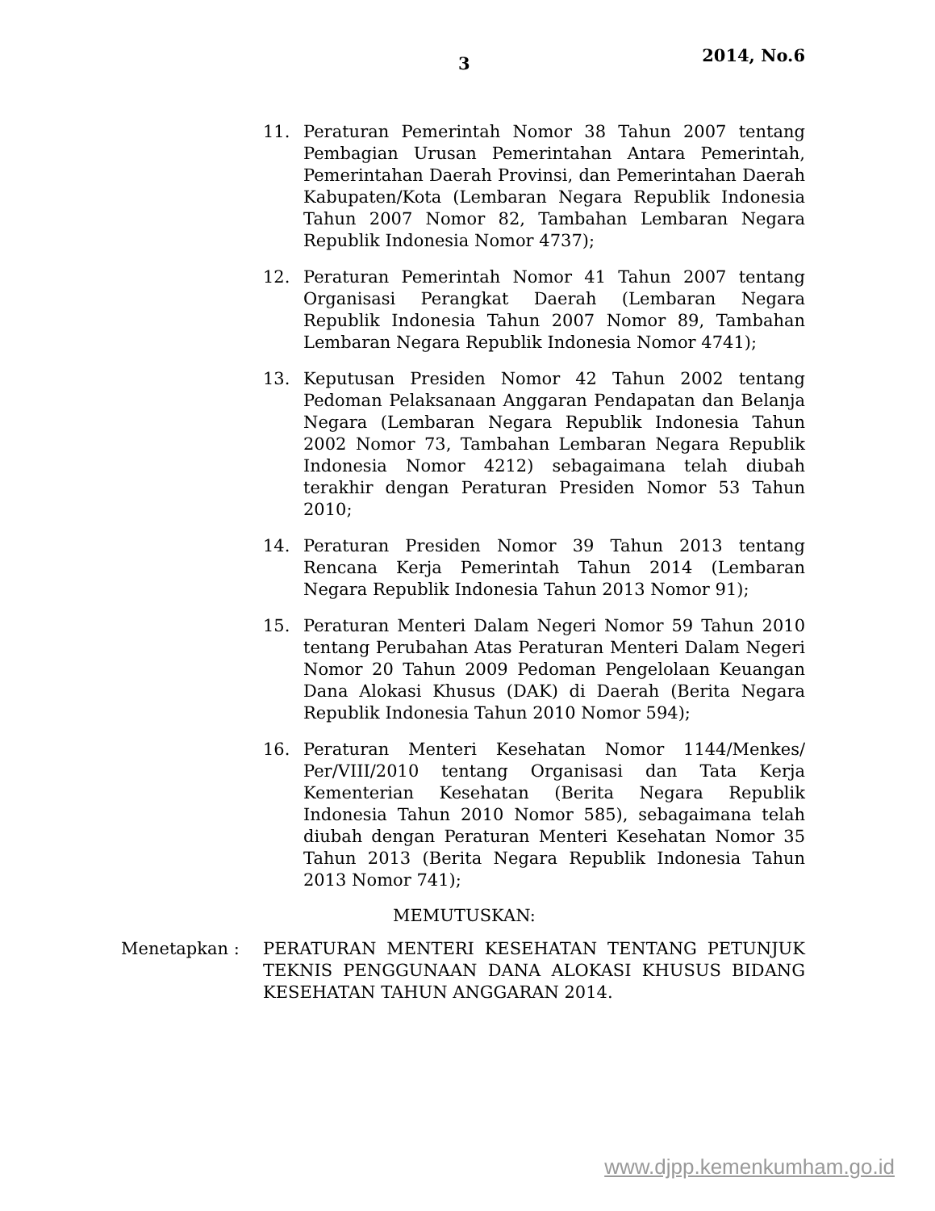3 2014, No.6
11. Peraturan Pemerintah Nomor 38 Tahun 2007 tentang Pembagian Urusan Pemerintahan Antara Pemerintah, Pemerintahan Daerah Provinsi, dan Pemerintahan Daerah Kabupaten/Kota (Lembaran Negara Republik Indonesia Tahun 2007 Nomor 82, Tambahan Lembaran Negara Republik Indonesia Nomor 4737);
12. Peraturan Pemerintah Nomor 41 Tahun 2007 tentang Organisasi Perangkat Daerah (Lembaran Negara Republik Indonesia Tahun 2007 Nomor 89, Tambahan Lembaran Negara Republik Indonesia Nomor 4741);
13. Keputusan Presiden Nomor 42 Tahun 2002 tentang Pedoman Pelaksanaan Anggaran Pendapatan dan Belanja Negara (Lembaran Negara Republik Indonesia Tahun 2002 Nomor 73, Tambahan Lembaran Negara Republik Indonesia Nomor 4212) sebagaimana telah diubah terakhir dengan Peraturan Presiden Nomor 53 Tahun 2010;
14. Peraturan Presiden Nomor 39 Tahun 2013 tentang Rencana Kerja Pemerintah Tahun 2014 (Lembaran Negara Republik Indonesia Tahun 2013 Nomor 91);
15. Peraturan Menteri Dalam Negeri Nomor 59 Tahun 2010 tentang Perubahan Atas Peraturan Menteri Dalam Negeri Nomor 20 Tahun 2009 Pedoman Pengelolaan Keuangan Dana Alokasi Khusus (DAK) di Daerah (Berita Negara Republik Indonesia Tahun 2010 Nomor 594);
16. Peraturan Menteri Kesehatan Nomor 1144/Menkes/ Per/VIII/2010 tentang Organisasi dan Tata Kerja Kementerian Kesehatan (Berita Negara Republik Indonesia Tahun 2010 Nomor 585), sebagaimana telah diubah dengan Peraturan Menteri Kesehatan Nomor 35 Tahun 2013 (Berita Negara Republik Indonesia Tahun 2013 Nomor 741);
MEMUTUSKAN:
Menetapkan : PERATURAN MENTERI KESEHATAN TENTANG PETUNJUK TEKNIS PENGGUNAAN DANA ALOKASI KHUSUS BIDANG KESEHATAN TAHUN ANGGARAN 2014.
www.djpp.kemenkumham.go.id